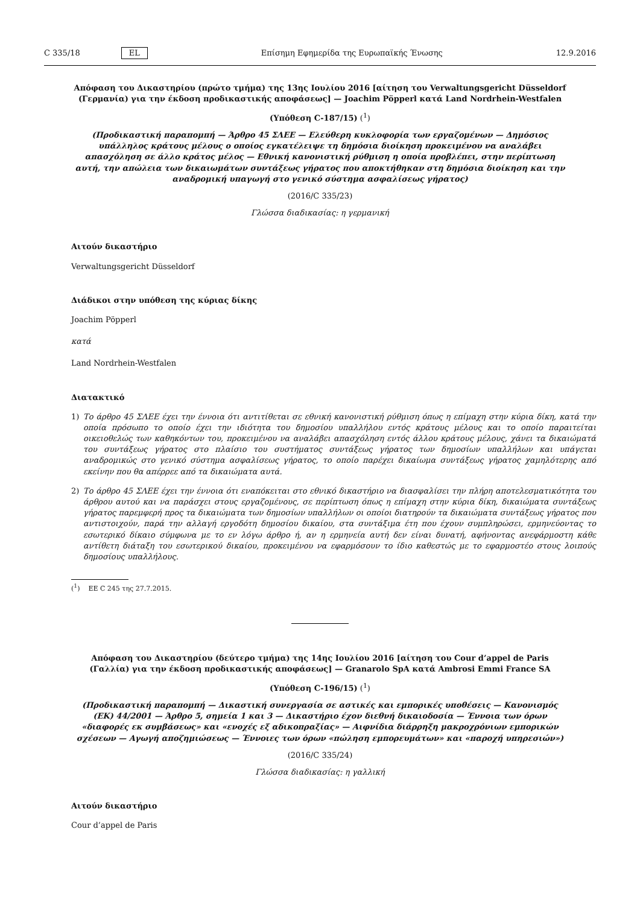C 335/18 EL Επίσημη Εφημερίδα της Ευρωπαϊκής Ένωσης 12.9.2016
Απόφαση του Δικαστηρίου (πρώτο τμήμα) της 13ης Ιουλίου 2016 [αίτηση του Verwaltungsgericht Düsseldorf (Γερμανία) για την έκδοση προδικαστικής αποφάσεως] — Joachim Pöpperl κατά Land Nordrhein-Westfalen
(Υπόθεση C-187/15) (<sup>1</sup>)
(Προδικαστική παραπομπή — Άρθρο 45 ΣΛΕΕ — Ελεύθερη κυκλοφορία των εργαζομένων — Δημόσιος υπάλληλος κράτους μέλους ο οποίος εγκατέλειψε τη δημόσια διοίκηση προκειμένου να αναλάβει απασχόληση σε άλλο κράτος μέλος — Εθνική κανονιστική ρύθμιση η οποία προβλέπει, στην περίπτωση αυτή, την απώλεια των δικαιωμάτων συντάξεως γήρατος που αποκτήθηκαν στη δημόσια διοίκηση και την αναδρομική υπαγωγή στο γενικό σύστημα ασφαλίσεως γήρατος)
(2016/C 335/23)
Γλώσσα διαδικασίας: η γερμανική
Αιτούν δικαστήριο
Verwaltungsgericht Düsseldorf
Διάδικοι στην υπόθεση της κύριας δίκης
Joachim Pöpperl
κατά
Land Nordrhein-Westfalen
Διατακτικό
1) Το άρθρο 45 ΣΛΕΕ έχει την έννοια ότι αντιτίθεται σε εθνική κανονιστική ρύθμιση όπως η επίμαχη στην κύρια δίκη, κατά την οποία πρόσωπο το οποίο έχει την ιδιότητα του δημοσίου υπαλλήλου εντός κράτους μέλους και το οποίο παραιτείται οικειοθελώς των καθηκόντων του, προκειμένου να αναλάβει απασχόληση εντός άλλου κράτους μέλους, χάνει τα δικαιώματά του συντάξεως γήρατος στο πλαίσιο του συστήματος συντάξεως γήρατος των δημοσίων υπαλλήλων και υπάγεται αναδρομικώς στο γενικό σύστημα ασφαλίσεως γήρατος, το οποίο παρέχει δικαίωμα συντάξεως γήρατος χαμηλότερης από εκείνην που θα απέρρεε από τα δικαιώματα αυτά.
2) Το άρθρο 45 ΣΛΕΕ έχει την έννοια ότι εναπόκειται στο εθνικό δικαστήριο να διασφαλίσει την πλήρη αποτελεσματικότητα του άρθρου αυτού και να παράσχει στους εργαζομένους, σε περίπτωση όπως η επίμαχη στην κύρια δίκη, δικαιώματα συντάξεως γήρατος παρεμφερή προς τα δικαιώματα των δημοσίων υπαλλήλων οι οποίοι διατηρούν τα δικαιώματα συντάξεως γήρατος που αντιστοιχούν, παρά την αλλαγή εργοδότη δημοσίου δικαίου, στα συντάξιμα έτη που έχουν συμπληρώσει, ερμηνεύοντας το εσωτερικό δίκαιο σύμφωνα με το εν λόγω άρθρο ή, αν η ερμηνεία αυτή δεν είναι δυνατή, αφήνοντας ανεφάρμοστη κάθε αντίθετη διάταξη του εσωτερικού δικαίου, προκειμένου να εφαρμόσουν το ίδιο καθεστώς με το εφαρμοστέο στους λοιπούς δημοσίους υπαλλήλους.
(<sup>1</sup>) ΕΕ C 245 της 27.7.2015.
Απόφαση του Δικαστηρίου (δεύτερο τμήμα) της 14ης Ιουλίου 2016 [αίτηση του Cour d’appel de Paris (Γαλλία) για την έκδοση προδικαστικής αποφάσεως] — Granarolo SpA κατά Ambrosi Emmi France SA
(Υπόθεση C-196/15) (<sup>1</sup>)
(Προδικαστική παραπομπή — Δικαστική συνεργασία σε αστικές και εμπορικές υποθέσεις — Κανονισμός (ΕΚ) 44/2001 — Άρθρο 5, σημεία 1 και 3 — Δικαστήριο έχον διεθνή δικαιοδοσία — Έννοια των όρων «διαφορές εκ συμβάσεως» και «ενοχές εξ αδικοπραξίας» — Αιφνίδια διάρρηξη μακροχρόνιων εμπορικών σχέσεων — Αγωγή αποζημιώσεως — Έννοιες των όρων «πώληση εμπορευμάτων» και «παροχή υπηρεσιών»)
(2016/C 335/24)
Γλώσσα διαδικασίας: η γαλλική
Αιτούν δικαστήριο
Cour d’appel de Paris